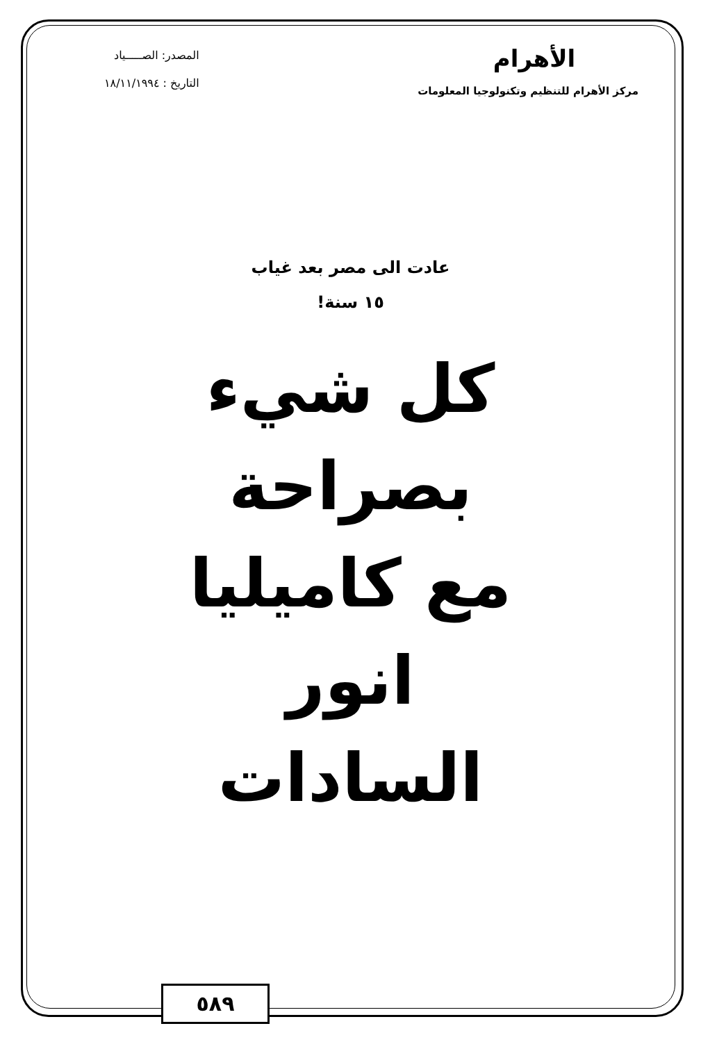الأهرام
مركز الأهرام للتنظيم وتكنولوجيا المعلومات
المصدر: الصـــــياد
التاريخ : ١٨/١١/١٩٩٤
عادت الى مصر بعد غياب
١٥ سنة!
كل شيء
بصراحة
مع كاميليا
انور
السادات
٥٨٩